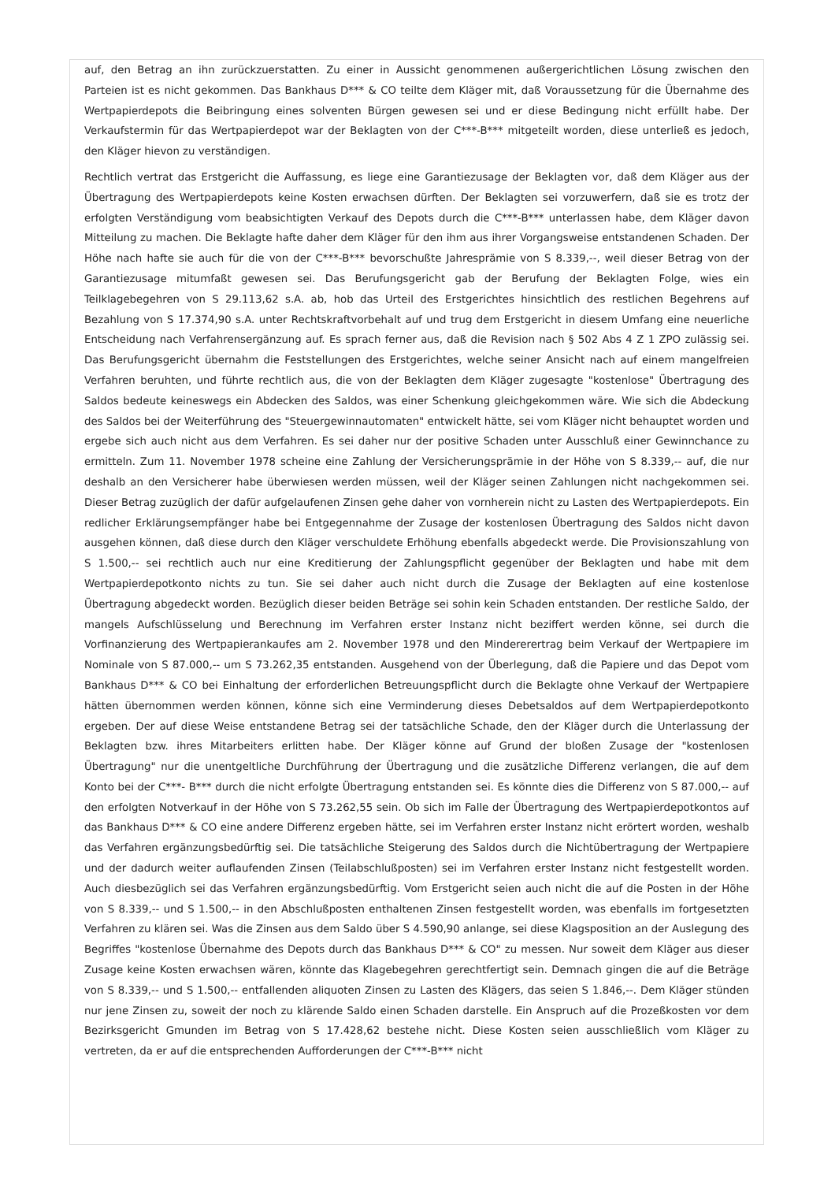auf, den Betrag an ihn zurückzuerstatten. Zu einer in Aussicht genommenen außergerichtlichen Lösung zwischen den Parteien ist es nicht gekommen. Das Bankhaus D*** & CO teilte dem Kläger mit, daß Voraussetzung für die Übernahme des Wertpapierdepots die Beibringung eines solventen Bürgen gewesen sei und er diese Bedingung nicht erfüllt habe. Der Verkaufstermin für das Wertpapierdepot war der Beklagten von der C***-B*** mitgeteilt worden, diese unterließ es jedoch, den Kläger hievon zu verständigen.
Rechtlich vertrat das Erstgericht die Auffassung, es liege eine Garantiezusage der Beklagten vor, daß dem Kläger aus der Übertragung des Wertpapierdepots keine Kosten erwachsen dürften. Der Beklagten sei vorzuwerfern, daß sie es trotz der erfolgten Verständigung vom beabsichtigten Verkauf des Depots durch die C***-B*** unterlassen habe, dem Kläger davon Mitteilung zu machen. Die Beklagte hafte daher dem Kläger für den ihm aus ihrer Vorgangsweise entstandenen Schaden. Der Höhe nach hafte sie auch für die von der C***-B*** bevorschußte Jahresprämie von S 8.339,--, weil dieser Betrag von der Garantiezusage mitumfaßt gewesen sei. Das Berufungsgericht gab der Berufung der Beklagten Folge, wies ein Teilklagebegehren von S 29.113,62 s.A. ab, hob das Urteil des Erstgerichtes hinsichtlich des restlichen Begehrens auf Bezahlung von S 17.374,90 s.A. unter Rechtskraftvorbehalt auf und trug dem Erstgericht in diesem Umfang eine neuerliche Entscheidung nach Verfahrensergänzung auf. Es sprach ferner aus, daß die Revision nach § 502 Abs 4 Z 1 ZPO zulässig sei. Das Berufungsgericht übernahm die Feststellungen des Erstgerichtes, welche seiner Ansicht nach auf einem mangelfreien Verfahren beruhten, und führte rechtlich aus, die von der Beklagten dem Kläger zugesagte "kostenlose" Übertragung des Saldos bedeute keineswegs ein Abdecken des Saldos, was einer Schenkung gleichgekommen wäre. Wie sich die Abdeckung des Saldos bei der Weiterführung des "Steuergewinnautomaten" entwickelt hätte, sei vom Kläger nicht behauptet worden und ergebe sich auch nicht aus dem Verfahren. Es sei daher nur der positive Schaden unter Ausschluß einer Gewinnchance zu ermitteln. Zum 11. November 1978 scheine eine Zahlung der Versicherungsprämie in der Höhe von S 8.339,-- auf, die nur deshalb an den Versicherer habe überwiesen werden müssen, weil der Kläger seinen Zahlungen nicht nachgekommen sei. Dieser Betrag zuzüglich der dafür aufgelaufenen Zinsen gehe daher von vornherein nicht zu Lasten des Wertpapierdepots. Ein redlicher Erklärungsempfänger habe bei Entgegennahme der Zusage der kostenlosen Übertragung des Saldos nicht davon ausgehen können, daß diese durch den Kläger verschuldete Erhöhung ebenfalls abgedeckt werde. Die Provisionszahlung von S 1.500,-- sei rechtlich auch nur eine Kreditierung der Zahlungspflicht gegenüber der Beklagten und habe mit dem Wertpapierdepotkonto nichts zu tun. Sie sei daher auch nicht durch die Zusage der Beklagten auf eine kostenlose Übertragung abgedeckt worden. Bezüglich dieser beiden Beträge sei sohin kein Schaden entstanden. Der restliche Saldo, der mangels Aufschlüsselung und Berechnung im Verfahren erster Instanz nicht beziffert werden könne, sei durch die Vorfinanzierung des Wertpapierankaufes am 2. November 1978 und den Mindererertrag beim Verkauf der Wertpapiere im Nominale von S 87.000,-- um S 73.262,35 entstanden. Ausgehend von der Überlegung, daß die Papiere und das Depot vom Bankhaus D*** & CO bei Einhaltung der erforderlichen Betreuungspflicht durch die Beklagte ohne Verkauf der Wertpapiere hätten übernommen werden können, könne sich eine Verminderung dieses Debetsaldos auf dem Wertpapierdepotkonto ergeben. Der auf diese Weise entstandene Betrag sei der tatsächliche Schade, den der Kläger durch die Unterlassung der Beklagten bzw. ihres Mitarbeiters erlitten habe. Der Kläger könne auf Grund der bloßen Zusage der "kostenlosen Übertragung" nur die unentgeltliche Durchführung der Übertragung und die zusätzliche Differenz verlangen, die auf dem Konto bei der C***- B*** durch die nicht erfolgte Übertragung entstanden sei. Es könnte dies die Differenz von S 87.000,-- auf den erfolgten Notverkauf in der Höhe von S 73.262,55 sein. Ob sich im Falle der Übertragung des Wertpapierdepotkontos auf das Bankhaus D*** & CO eine andere Differenz ergeben hätte, sei im Verfahren erster Instanz nicht erörtert worden, weshalb das Verfahren ergänzungsbedürftig sei. Die tatsächliche Steigerung des Saldos durch die Nichtübertragung der Wertpapiere und der dadurch weiter auflaufenden Zinsen (Teilabschlußposten) sei im Verfahren erster Instanz nicht festgestellt worden. Auch diesbezüglich sei das Verfahren ergänzungsbedürftig. Vom Erstgericht seien auch nicht die auf die Posten in der Höhe von S 8.339,-- und S 1.500,-- in den Abschlußposten enthaltenen Zinsen festgestellt worden, was ebenfalls im fortgesetzten Verfahren zu klären sei. Was die Zinsen aus dem Saldo über S 4.590,90 anlange, sei diese Klagsposition an der Auslegung des Begriffes "kostenlose Übernahme des Depots durch das Bankhaus D*** & CO" zu messen. Nur soweit dem Kläger aus dieser Zusage keine Kosten erwachsen wären, könnte das Klagebegehren gerechtfertigt sein. Demnach gingen die auf die Beträge von S 8.339,-- und S 1.500,-- entfallenden aliquoten Zinsen zu Lasten des Klägers, das seien S 1.846,--. Dem Kläger stünden nur jene Zinsen zu, soweit der noch zu klärende Saldo einen Schaden darstelle. Ein Anspruch auf die Prozeßkosten vor dem Bezirksgericht Gmunden im Betrag von S 17.428,62 bestehe nicht. Diese Kosten seien ausschließlich vom Kläger zu vertreten, da er auf die entsprechenden Aufforderungen der C***-B*** nicht